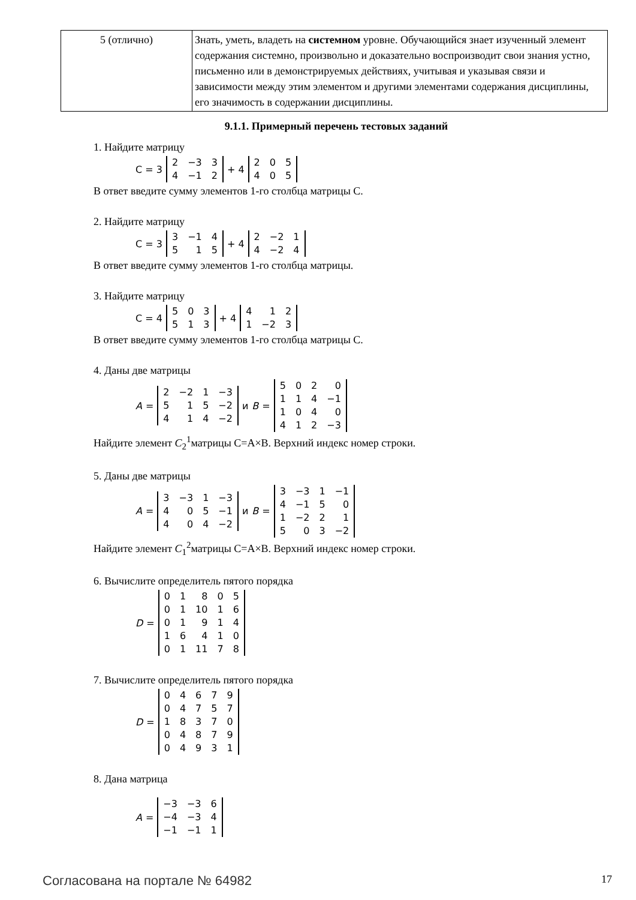| 5 (отлично) | Знать, уметь, владеть на системном уровне. Обучающийся знает изученный элемент содержания системно, произвольно и доказательно воспроизводит свои знания устно, письменно или в демонстрируемых действиях, учитывая и указывая связи и зависимости между этим элементом и другими элементами содержания дисциплины, его значимость в содержании дисциплины. |
9.1.1. Примерный перечень тестовых заданий
1. Найдите матрицу
C = 3
| 2 | −3 | 3 |
| 4 | −1 | 2 |
+ 4
| 2 | 0 | 5 |
| 4 | 0 | 5 |
В ответ введите сумму элементов 1-го столбца матрицы С.
2. Найдите матрицу
C = 3
| 3 | −1 | 4 |
| 5 | 1 | 5 |
+ 4
| 2 | −2 | 1 |
| 4 | −2 | 4 |
В ответ введите сумму элементов 1-го столбца матрицы.
3. Найдите матрицу
C = 4
| 5 | 0 | 3 |
| 5 | 1 | 3 |
+ 4
| 4 | 1 | 2 |
| 1 | −2 | 3 |
В ответ введите сумму элементов 1-го столбца матрицы С.
4. Даны две матрицы
A =
| 2 | −2 | 1 | −3 |
| 5 | 1 | 5 | −2 |
| 4 | 1 | 4 | −2 |
и B =
| 5 | 0 | 2 | 0 |
| 1 | 1 | 4 | −1 |
| 1 | 0 | 4 | 0 |
| 4 | 1 | 2 | −3 |
Найдите элемент C<sub>2</sub><sup>1</sup>матрицы С=А×В. Верхний индекс номер строки.
5. Даны две матрицы
A =
| 3 | −3 | 1 | −3 |
| 4 | 0 | 5 | −1 |
| 4 | 0 | 4 | −2 |
и B =
| 3 | −3 | 1 | −1 |
| 4 | −1 | 5 | 0 |
| 1 | −2 | 2 | 1 |
| 5 | 0 | 3 | −2 |
Найдите элемент C<sub>1</sub><sup>2</sup>матрицы С=А×В. Верхний индекс номер строки.
6. Вычислите определитель пятого порядка
D =
| 0 | 1 | 8 | 0 | 5 |
| 0 | 1 | 10 | 1 | 6 |
| 0 | 1 | 9 | 1 | 4 |
| 1 | 6 | 4 | 1 | 0 |
| 0 | 1 | 11 | 7 | 8 |
7. Вычислите определитель пятого порядка
D =
| 0 | 4 | 6 | 7 | 9 |
| 0 | 4 | 7 | 5 | 7 |
| 1 | 8 | 3 | 7 | 0 |
| 0 | 4 | 8 | 7 | 9 |
| 0 | 4 | 9 | 3 | 1 |
8. Дана матрица
A =
| −3 | −3 | 6 |
| −4 | −3 | 4 |
| −1 | −1 | 1 |
Согласована на портале № 64982 17